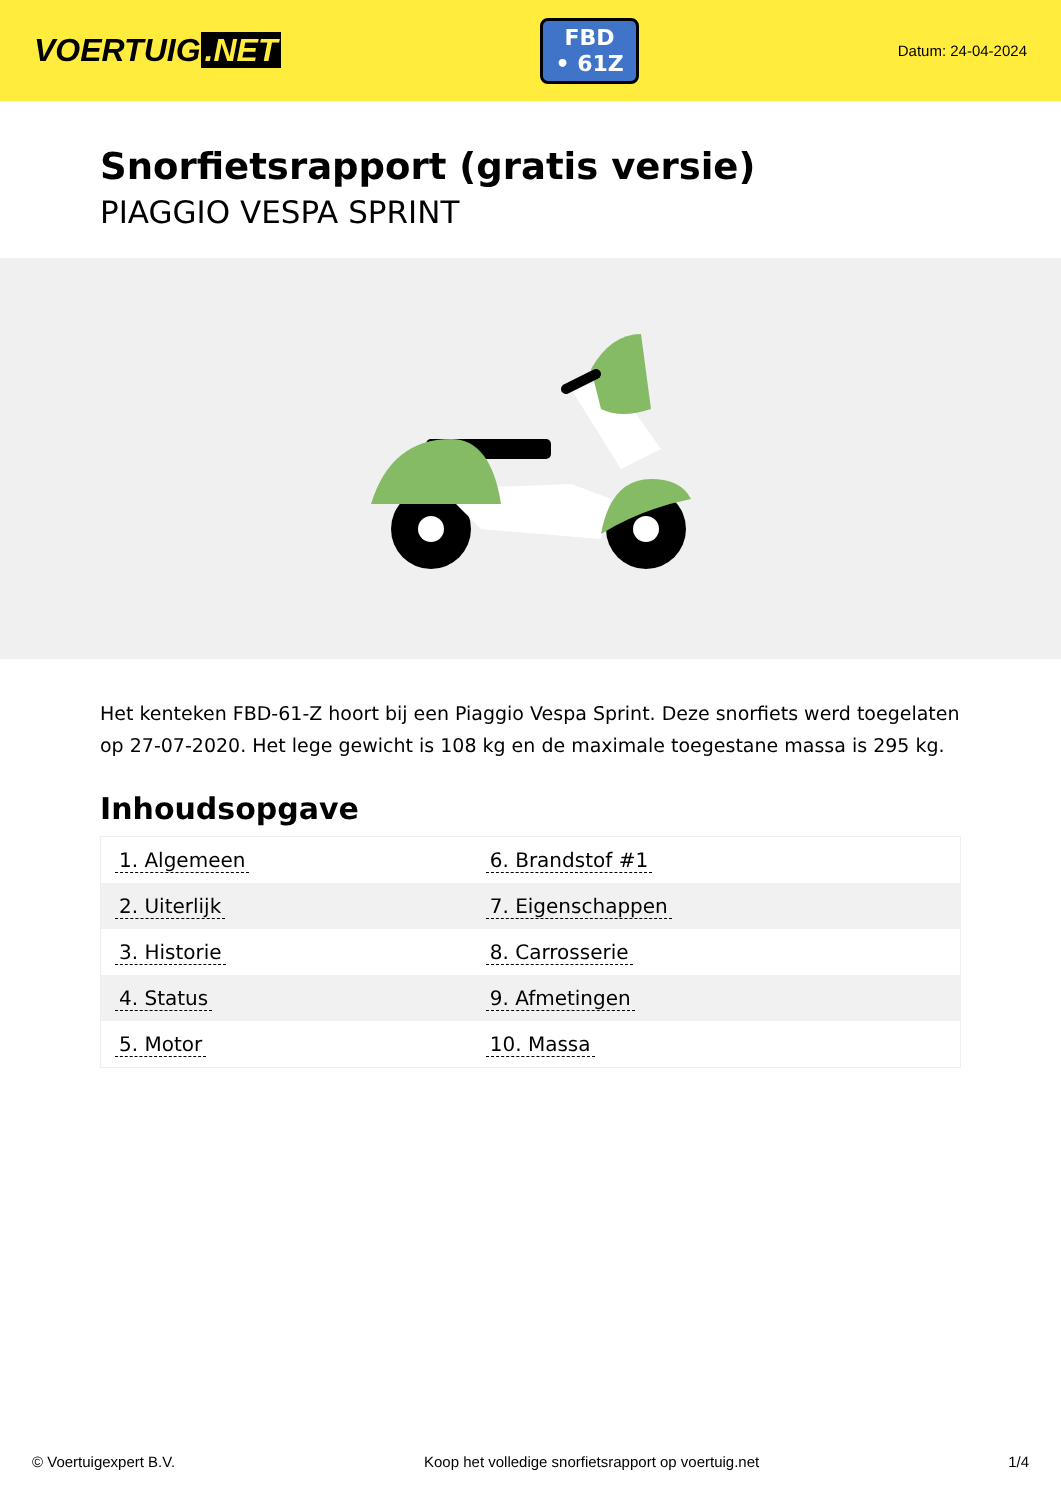VOERTUIG.NET
FBD
• 61Z
Datum: 24-04-2024
Snorfietsrapport (gratis versie)
PIAGGIO VESPA SPRINT
Het kenteken FBD-61-Z hoort bij een Piaggio Vespa Sprint. Deze snorfiets werd toegelaten op 27-07-2020. Het lege gewicht is 108 kg en de maximale toegestane massa is 295 kg.
Inhoudsopgave
| 1. Algemeen | 6. Brandstof #1 |
| 2. Uiterlijk | 7. Eigenschappen |
| 3. Historie | 8. Carrosserie |
| 4. Status | 9. Afmetingen |
| 5. Motor | 10. Massa |
© Voertuigexpert B.V. Koop het volledige snorfietsrapport op voertuig.net 1/4